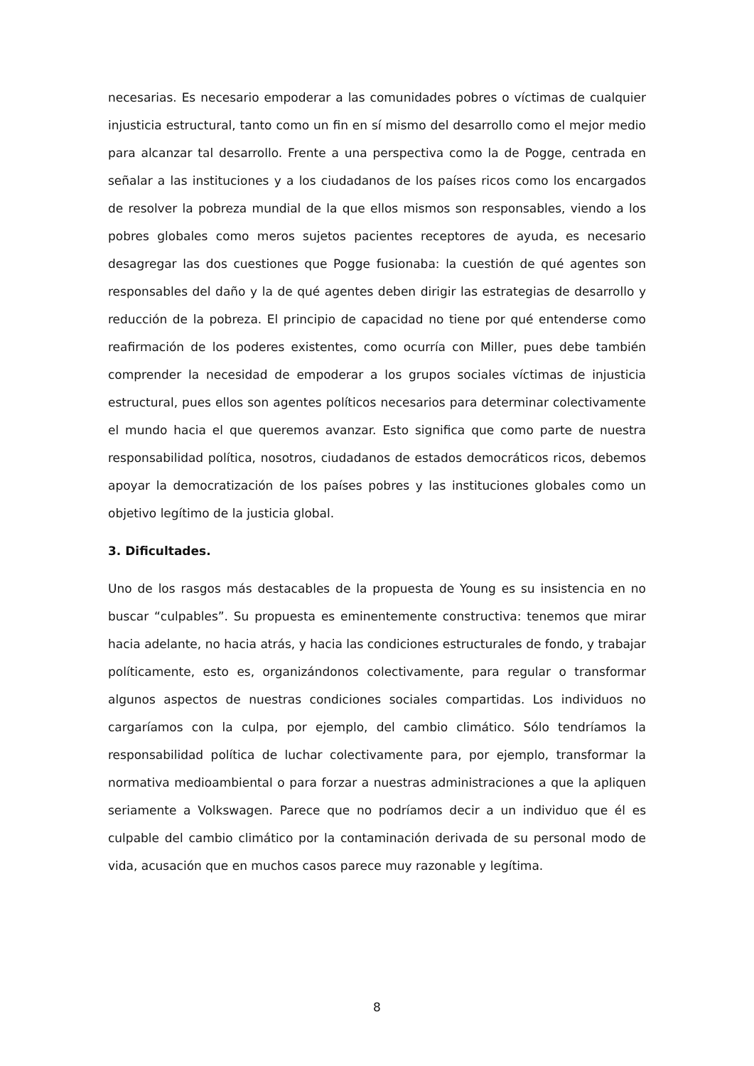necesarias. Es necesario empoderar a las comunidades pobres o víctimas de cualquier injusticia estructural, tanto como un fin en sí mismo del desarrollo como el mejor medio para alcanzar tal desarrollo. Frente a una perspectiva como la de Pogge, centrada en señalar a las instituciones y a los ciudadanos de los países ricos como los encargados de resolver la pobreza mundial de la que ellos mismos son responsables, viendo a los pobres globales como meros sujetos pacientes receptores de ayuda, es necesario desagregar las dos cuestiones que Pogge fusionaba: la cuestión de qué agentes son responsables del daño y la de qué agentes deben dirigir las estrategias de desarrollo y reducción de la pobreza. El principio de capacidad no tiene por qué entenderse como reafirmación de los poderes existentes, como ocurría con Miller, pues debe también comprender la necesidad de empoderar a los grupos sociales víctimas de injusticia estructural, pues ellos son agentes políticos necesarios para determinar colectivamente el mundo hacia el que queremos avanzar. Esto significa que como parte de nuestra responsabilidad política, nosotros, ciudadanos de estados democráticos ricos, debemos apoyar la democratización de los países pobres y las instituciones globales como un objetivo legítimo de la justicia global.
3. Dificultades.
Uno de los rasgos más destacables de la propuesta de Young es su insistencia en no buscar “culpables”. Su propuesta es eminentemente constructiva: tenemos que mirar hacia adelante, no hacia atrás, y hacia las condiciones estructurales de fondo, y trabajar políticamente, esto es, organizándonos colectivamente, para regular o transformar algunos aspectos de nuestras condiciones sociales compartidas. Los individuos no cargaríamos con la culpa, por ejemplo, del cambio climático. Sólo tendríamos la responsabilidad política de luchar colectivamente para, por ejemplo, transformar la normativa medioambiental o para forzar a nuestras administraciones a que la apliquen seriamente a Volkswagen. Parece que no podríamos decir a un individuo que él es culpable del cambio climático por la contaminación derivada de su personal modo de vida, acusación que en muchos casos parece muy razonable y legítima.
8